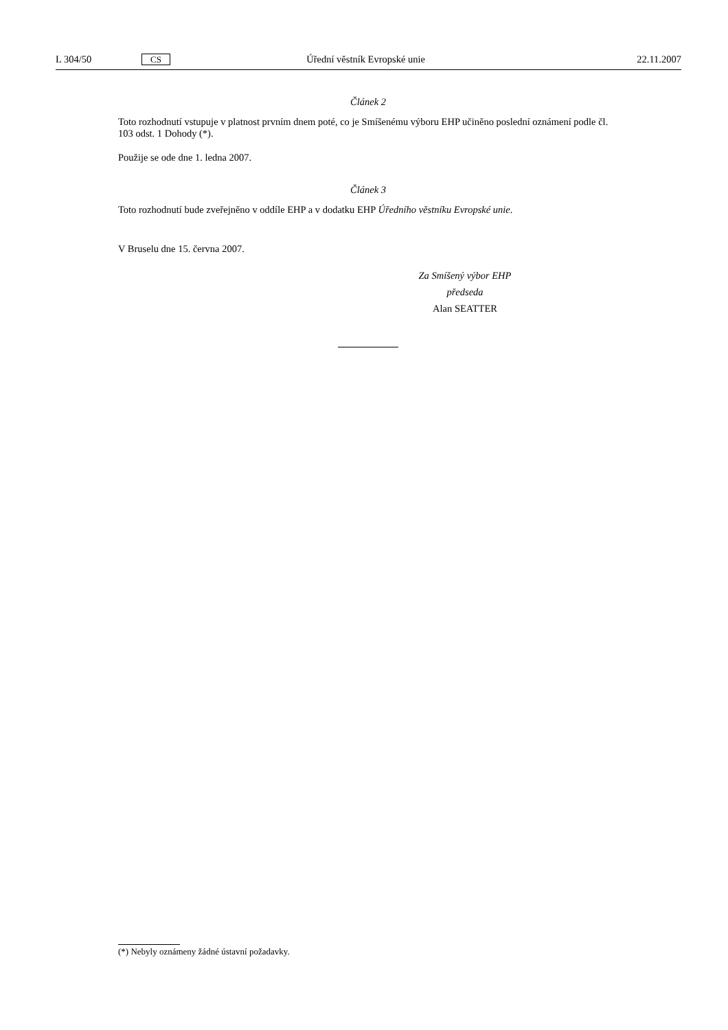L 304/50 CS Úřední věstník Evropské unie 22.11.2007
Článek 2
Toto rozhodnutí vstupuje v platnost prvním dnem poté, co je Smíšenému výboru EHP učiněno poslední oznámení podle čl. 103 odst. 1 Dohody (*).
Použije se ode dne 1. ledna 2007.
Článek 3
Toto rozhodnutí bude zveřejněno v oddíle EHP a v dodatku EHP Úředního věstníku Evropské unie.
V Bruselu dne 15. června 2007.
Za Smíšený výbor EHP
předseda
Alan SEATTER
(*) Nebyly oznámeny žádné ústavní požadavky.